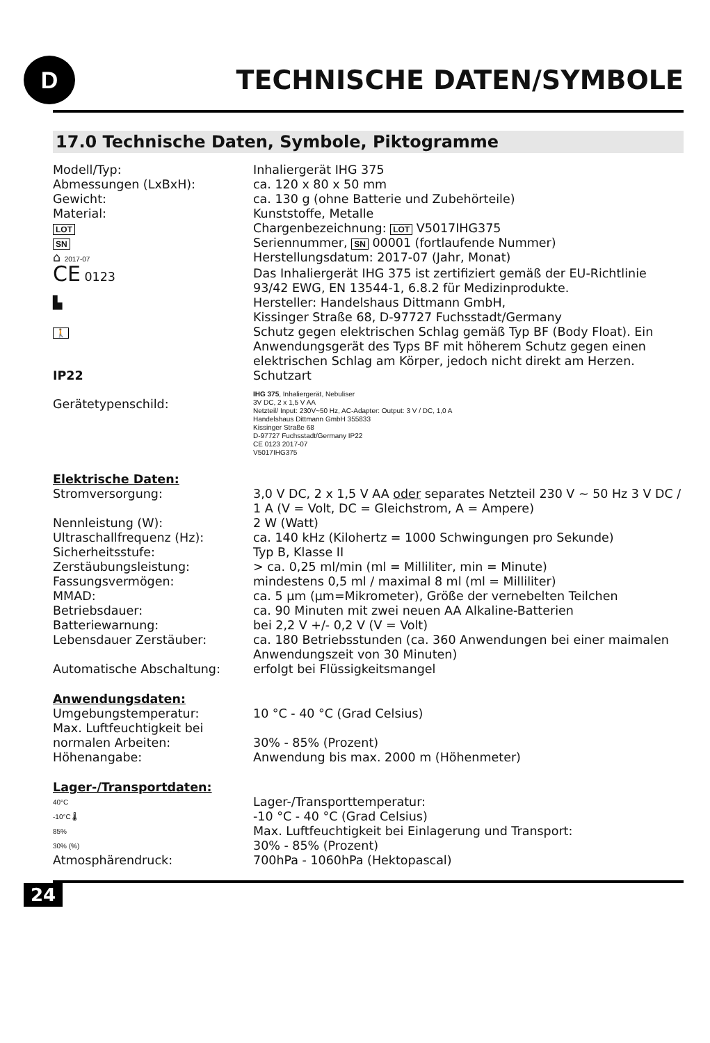D
TECHNISCHE DATEN/SYMBOLE
17.0 Technische Daten, Symbole, Piktogramme
| Modell/Typ: | Inhaliergerät IHG 375 |
| Abmessungen (LxBxH): | ca. 120 x 80 x 50 mm |
| Gewicht: | ca. 130 g (ohne Batterie und Zubehörteile) |
| Material: | Kunststoffe, Metalle |
| LOT | Chargenbezeichnung: LOT V5017IHG375 |
| SN | Seriennummer, SN 00001 (fortlaufende Nummer) |
| ⌂ 2017-07 | Herstellungsdatum: 2017-07 (Jahr, Monat) |
| CE 0123 | Das Inhaliergerät IHG 375 ist zertifiziert gemäß der EU-Richtlinie 93/42 EWG, EN 13544-1, 6.8.2 für Medizinprodukte. |
| ▙ | Hersteller: Handelshaus Dittmann GmbH, Kissinger Straße 68, D-97727 Fuchsstadt/Germany |
| 🚶 | Schutz gegen elektrischen Schlag gemäß Typ BF (Body Float). Ein Anwendungsgerät des Typs BF mit höherem Schutz gegen einen elektrischen Schlag am Körper, jedoch nicht direkt am Herzen. |
| IP22 | Schutzart |
| Gerätetypenschild: | IHG 375 , Inhaliergerät, Nebuliser 3V DC, 2 x 1,5 V AA Netzteil/ Input: 230V~50 Hz, AC-Adapter: Output: 3 V / DC, 1,0 A Handelshaus Dittmann GmbH 355833 Kissinger Straße 68 D-97727 Fuchsstadt/Germany IP22 CE 0123 2017-07 V5017IHG375 |
| Elektrische Daten: | |
| Stromversorgung: | 3,0 V DC, 2 x 1,5 V AA oder separates Netzteil 230 V ~ 50 Hz 3 V DC / 1 A (V = Volt, DC = Gleichstrom, A = Ampere) |
| Nennleistung (W): | 2 W (Watt) |
| Ultraschallfrequenz (Hz): | ca. 140 kHz (Kilohertz = 1000 Schwingungen pro Sekunde) |
| Sicherheitsstufe: | Typ B, Klasse II |
| Zerstäubungsleistung: | > ca. 0,25 ml/min (ml = Milliliter, min = Minute) |
| Fassungsvermögen: | mindestens 0,5 ml / maximal 8 ml (ml = Milliliter) |
| MMAD: | ca. 5 µm (µm=Mikrometer), Größe der vernebelten Teilchen |
| Betriebsdauer: | ca. 90 Minuten mit zwei neuen AA Alkaline-Batterien |
| Batteriewarnung: | bei 2,2 V +/- 0,2 V (V = Volt) |
| Lebensdauer Zerstäuber: | ca. 180 Betriebsstunden (ca. 360 Anwendungen bei einer maimalen Anwendungszeit von 30 Minuten) |
| Automatische Abschaltung: | erfolgt bei Flüssigkeitsmangel |
| Anwendungsdaten: | |
| Umgebungstemperatur: | 10 °C - 40 °C (Grad Celsius) |
| Max. Luftfeuchtigkeit bei normalen Arbeiten: | 30% - 85% (Prozent) |
| Höhenangabe: | Anwendung bis max. 2000 m (Höhenmeter) |
| Lager-/Transportdaten: | |
| 40°C -10°C 🌡 | Lager-/Transporttemperatur: -10 °C - 40 °C (Grad Celsius) |
| 85% 30% (%) | Max. Luftfeuchtigkeit bei Einlagerung und Transport: 30% - 85% (Prozent) |
| Atmosphärendruck: | 700hPa - 1060hPa (Hektopascal) |
24